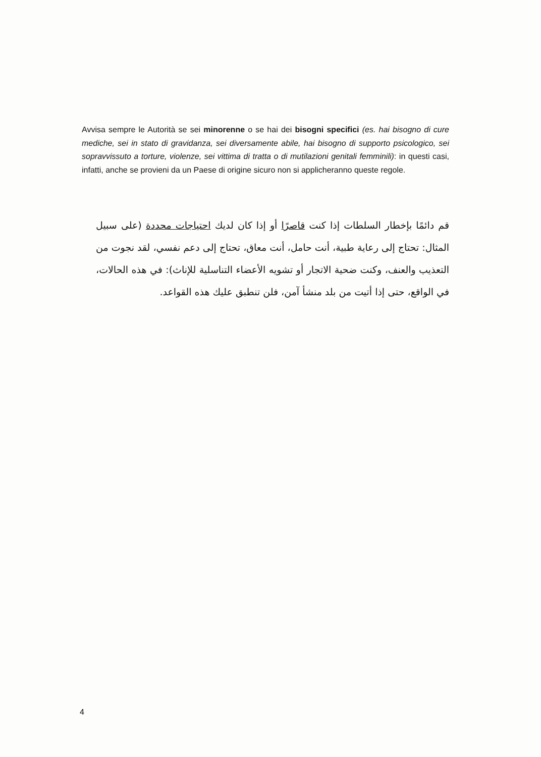Avvisa sempre le Autorità se sei minorenne o se hai dei bisogni specifici (es. hai bisogno di cure mediche, sei in stato di gravidanza, sei diversamente abile, hai bisogno di supporto psicologico, sei sopravvissuto a torture, violenze, sei vittima di tratta o di mutilazioni genitali femminili): in questi casi, infatti, anche se provieni da un Paese di origine sicuro non si applicheranno queste regole.
قم دائمًا بإخطار السلطات إذا كنت قاصرًا أو إذا كان لديك احتياجات محددة (على سبيل المثال: تحتاج إلى رعاية طبية، أنت حامل، أنت معاق، تحتاج إلى دعم نفسي، لقد نجوت من التعذيب والعنف، وكنت ضحية الاتجار أو تشويه الأعضاء التناسلية للإناث): في هذه الحالات، في الواقع، حتى إذا أتيت من بلد منشأ آمن، فلن تنطبق عليك هذه القواعد.
4